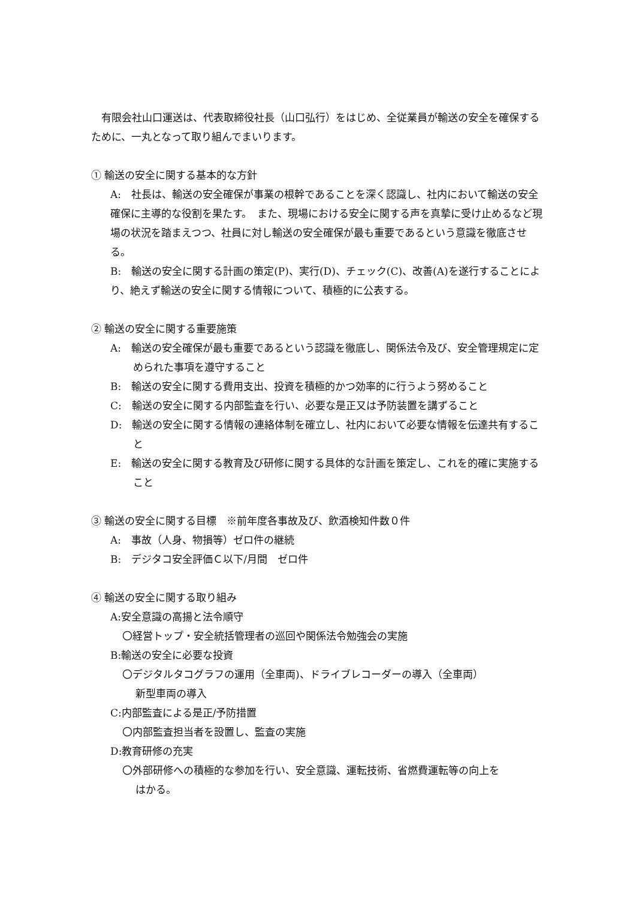有限会社山口運送は、代表取締役社長（山口弘行）をはじめ、全従業員が輸送の安全を確保するために、一丸となって取り組んでまいります。
① 輸送の安全に関する基本的な方針
A:　社長は、輸送の安全確保が事業の根幹であることを深く認識し、社内において輸送の安全確保に主導的な役割を果たす。　また、現場における安全に関する声を真摯に受け止めるなど現場の状況を踏まえつつ、社員に対し輸送の安全確保が最も重要であるという意識を徹底させる。
B:　輸送の安全に関する計画の策定(P)、実行(D)、チェック(C)、改善(A)を遂行することにより、絶えず輸送の安全に関する情報について、積極的に公表する。
② 輸送の安全に関する重要施策
A:　輸送の安全確保が最も重要であるという認識を徹底し、関係法令及び、安全管理規定に定められた事項を遵守すること
B:　輸送の安全に関する費用支出、投資を積極的かつ効率的に行うよう努めること
C:　輸送の安全に関する内部監査を行い、必要な是正又は予防装置を講ずること
D:　輸送の安全に関する情報の連絡体制を確立し、社内において必要な情報を伝達共有すること
E:　輸送の安全に関する教育及び研修に関する具体的な計画を策定し、これを的確に実施すること
③ 輸送の安全に関する目標　※前年度各事故及び、飲酒検知件数０件
A:　事故（人身、物損等）ゼロ件の継続
B:　デジタコ安全評価Ｃ以下/月間　ゼロ件
④ 輸送の安全に関する取り組み
A:安全意識の高揚と法令順守
〇経営トップ・安全統括管理者の巡回や関係法令勉強会の実施
B:輸送の安全に必要な投資
〇デジタルタコグラフの運用（全車両)、ドライブレコーダーの導入（全車両）
新型車両の導入
C:内部監査による是正/予防措置
〇内部監査担当者を設置し、監査の実施
D:教育研修の充実
〇外部研修への積極的な参加を行い、安全意識、運転技術、省燃費運転等の向上を
はかる。